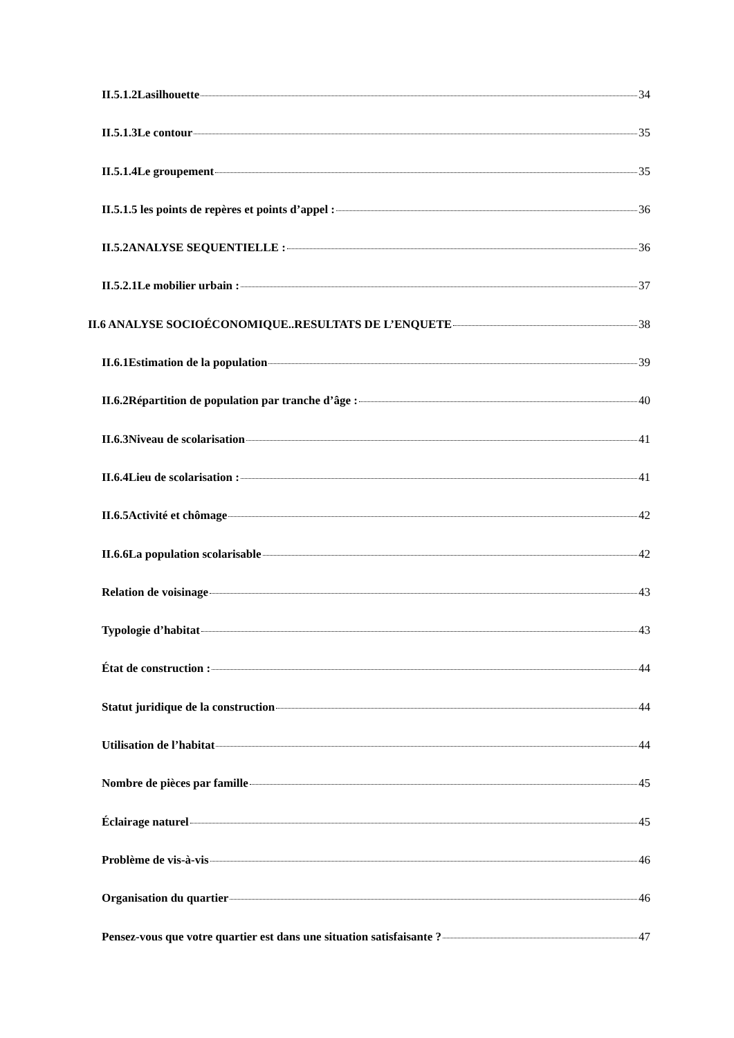II.5.1.2Lasilhouette 34
II.5.1.3Le contour 35
II.5.1.4Le groupement 35
II.5.1.5 les points de repères et points d’appel : 36
II.5.2ANALYSE SEQUENTIELLE : 36
II.5.2.1Le mobilier urbain : 37
II.6 ANALYSE SOCIOÉCONOMIQUE..RESULTATS DE L’ENQUETE 38
II.6.1Estimation de la population 39
II.6.2Répartition de population par tranche d’âge : 40
II.6.3Niveau de scolarisation 41
II.6.4Lieu de scolarisation : 41
II.6.5Activité et chômage 42
II.6.6La population scolarisable 42
Relation de voisinage 43
Typologie d’habitat 43
État de construction : 44
Statut juridique de la construction 44
Utilisation de l’habitat 44
Nombre de pièces par famille 45
Éclairage naturel 45
Problème de vis-à-vis 46
Organisation du quartier 46
Pensez-vous que votre quartier est dans une situation satisfaisante ? 47